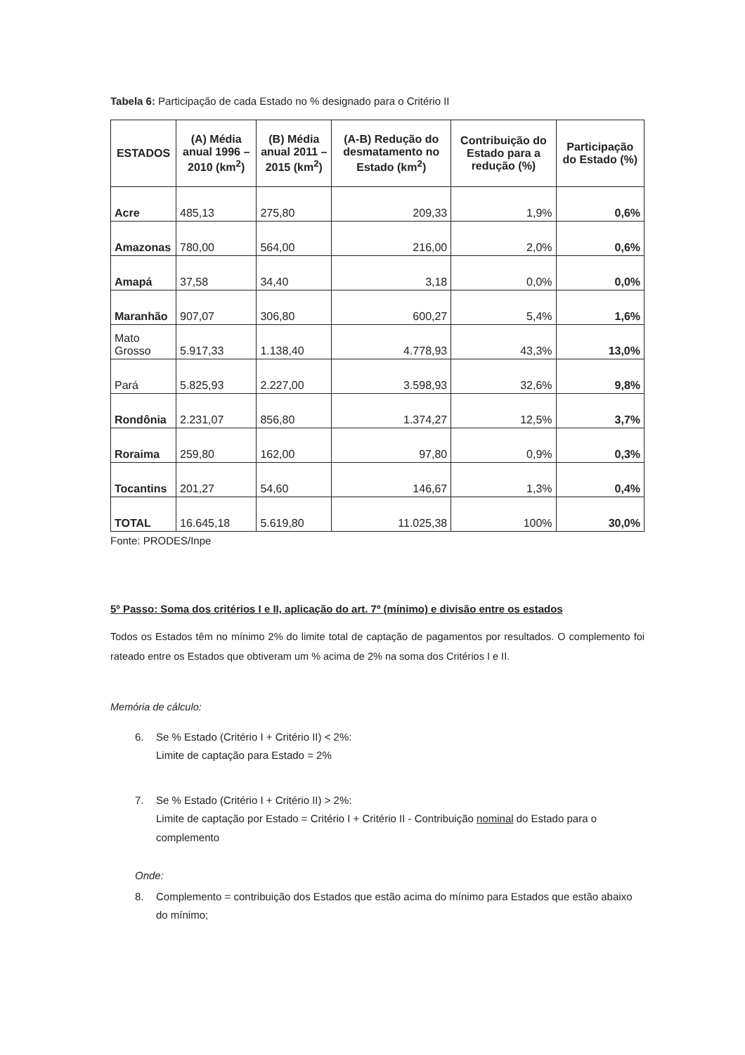Tabela 6: Participação de cada Estado no % designado para o Critério II
| ESTADOS | (A) Média anual 1996 – 2010 (km<sup>2</sup>) | (B) Média anual 2011 – 2015 (km<sup>2</sup>) | (A-B) Redução do desmatamento no Estado (km<sup>2</sup>) | Contribuição do Estado para a redução (%) | Participação do Estado (%) |
| --- | --- | --- | --- | --- | --- |
| Acre | 485,13 | 275,80 | 209,33 | 1,9% | 0,6% |
| Amazonas | 780,00 | 564,00 | 216,00 | 2,0% | 0,6% |
| Amapá | 37,58 | 34,40 | 3,18 | 0,0% | 0,0% |
| Maranhão | 907,07 | 306,80 | 600,27 | 5,4% | 1,6% |
| Mato Grosso | 5.917,33 | 1.138,40 | 4.778,93 | 43,3% | 13,0% |
| Pará | 5.825,93 | 2.227,00 | 3.598,93 | 32,6% | 9,8% |
| Rondônia | 2.231,07 | 856,80 | 1.374,27 | 12,5% | 3,7% |
| Roraima | 259,80 | 162,00 | 97,80 | 0,9% | 0,3% |
| Tocantins | 201,27 | 54,60 | 146,67 | 1,3% | 0,4% |
| TOTAL | 16.645,18 | 5.619,80 | 11.025,38 | 100% | 30,0% |
Fonte: PRODES/Inpe
5º Passo: Soma dos critérios I e II, aplicação do art. 7º (mínimo) e divisão entre os estados
Todos os Estados têm no mínimo 2% do limite total de captação de pagamentos por resultados. O complemento foi rateado entre os Estados que obtiveram um % acima de 2% na soma dos Critérios I e II.
Memória de cálculo:
6. Se % Estado (Critério I + Critério II) < 2%:
Limite de captação para Estado = 2%
7. Se % Estado (Critério I + Critério II) > 2%:
Limite de captação por Estado = Critério I + Critério II - Contribuição nominal do Estado para o complemento
Onde:
8. Complemento = contribuição dos Estados que estão acima do mínimo para Estados que estão abaixo do mínimo;